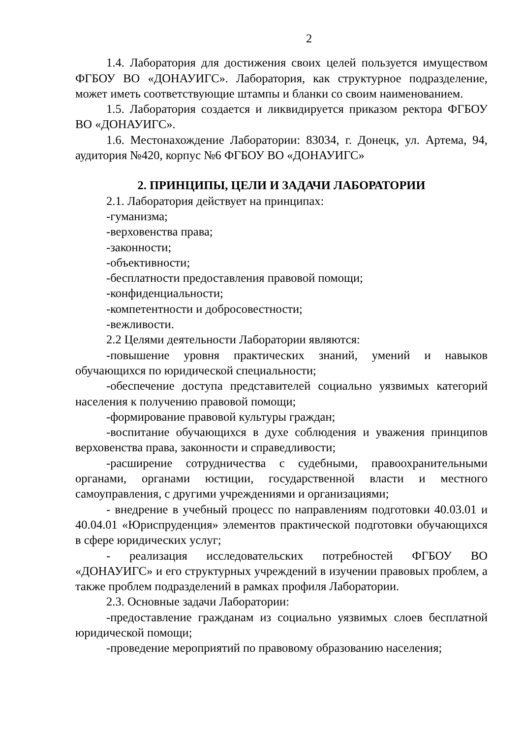2
1.4. Лаборатория для достижения своих целей пользуется имуществом ФГБОУ ВО «ДОНАУИГС». Лаборатория, как структурное подразделение, может иметь соответствующие штампы и бланки со своим наименованием.
1.5. Лаборатория создается и ликвидируется приказом ректора ФГБОУ ВО «ДОНАУИГС».
1.6. Местонахождение Лаборатории: 83034, г. Донецк, ул. Артема, 94, аудитория №420, корпус №6 ФГБОУ ВО «ДОНАУИГС»
2. ПРИНЦИПЫ, ЦЕЛИ И ЗАДАЧИ ЛАБОРАТОРИИ
2.1. Лаборатория действует на принципах:
-гуманизма;
-верховенства права;
-законности;
-объективности;
-бесплатности предоставления правовой помощи;
-конфиденциальности;
-компетентности и добросовестности;
-вежливости.
2.2 Целями деятельности Лаборатории являются:
-повышение уровня практических знаний, умений и навыков обучающихся по юридической специальности;
-обеспечение доступа представителей социально уязвимых категорий населения к получению правовой помощи;
-формирование правовой культуры граждан;
-воспитание обучающихся в духе соблюдения и уважения принципов верховенства права, законности и справедливости;
-расширение сотрудничества с судебными, правоохранительными органами, органами юстиции, государственной власти и местного самоуправления, с другими учреждениями и организациями;
- внедрение в учебный процесс по направлениям подготовки 40.03.01 и 40.04.01 «Юриспруденция» элементов практической подготовки обучающихся в сфере юридических услуг;
- реализация исследовательских потребностей ФГБОУ ВО «ДОНАУИГС» и его структурных учреждений в изучении правовых проблем, а также проблем подразделений в рамках профиля Лаборатории.
2.3. Основные задачи Лаборатории:
-предоставление гражданам из социально уязвимых слоев бесплатной юридической помощи;
-проведение мероприятий по правовому образованию населения;